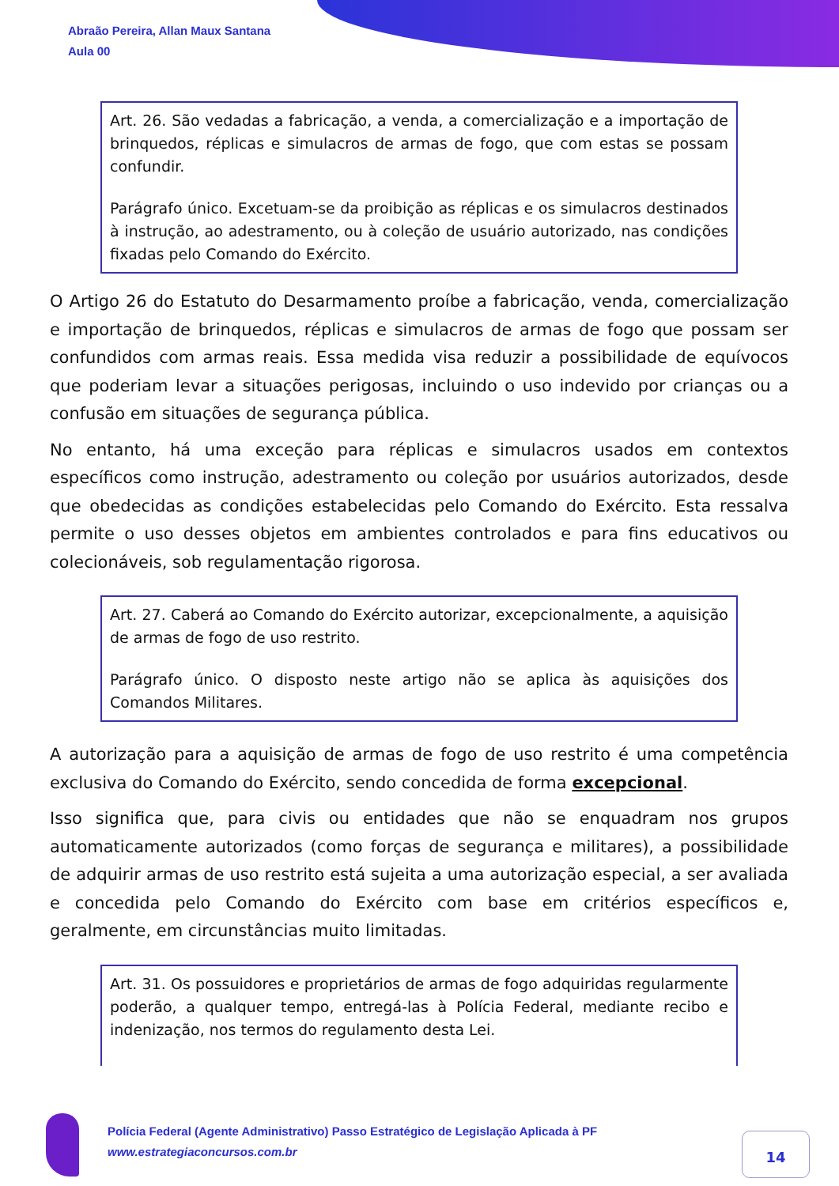Abraão Pereira, Allan Maux Santana
Aula 00
Art. 26. São vedadas a fabricação, a venda, a comercialização e a importação de brinquedos, réplicas e simulacros de armas de fogo, que com estas se possam confundir.
Parágrafo único. Excetuam-se da proibição as réplicas e os simulacros destinados à instrução, ao adestramento, ou à coleção de usuário autorizado, nas condições fixadas pelo Comando do Exército.
O Artigo 26 do Estatuto do Desarmamento proíbe a fabricação, venda, comercialização e importação de brinquedos, réplicas e simulacros de armas de fogo que possam ser confundidos com armas reais. Essa medida visa reduzir a possibilidade de equívocos que poderiam levar a situações perigosas, incluindo o uso indevido por crianças ou a confusão em situações de segurança pública.
No entanto, há uma exceção para réplicas e simulacros usados em contextos específicos como instrução, adestramento ou coleção por usuários autorizados, desde que obedecidas as condições estabelecidas pelo Comando do Exército. Esta ressalva permite o uso desses objetos em ambientes controlados e para fins educativos ou colecionáveis, sob regulamentação rigorosa.
Art. 27. Caberá ao Comando do Exército autorizar, excepcionalmente, a aquisição de armas de fogo de uso restrito.
Parágrafo único. O disposto neste artigo não se aplica às aquisições dos Comandos Militares.
A autorização para a aquisição de armas de fogo de uso restrito é uma competência exclusiva do Comando do Exército, sendo concedida de forma excepcional.
Isso significa que, para civis ou entidades que não se enquadram nos grupos automaticamente autorizados (como forças de segurança e militares), a possibilidade de adquirir armas de uso restrito está sujeita a uma autorização especial, a ser avaliada e concedida pelo Comando do Exército com base em critérios específicos e, geralmente, em circunstâncias muito limitadas.
Art. 31. Os possuidores e proprietários de armas de fogo adquiridas regularmente poderão, a qualquer tempo, entregá-las à Polícia Federal, mediante recibo e indenização, nos termos do regulamento desta Lei.
Polícia Federal (Agente Administrativo) Passo Estratégico de Legislação Aplicada à PF
www.estrategiaconcursos.com.br
14